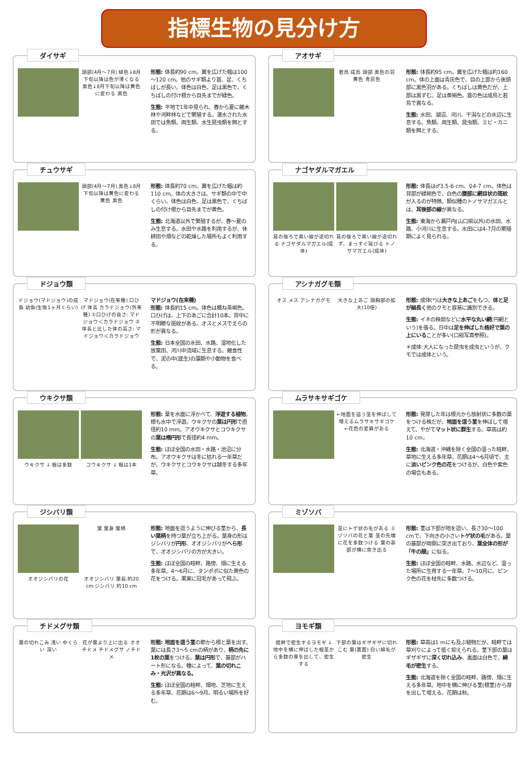指標生物の見分け方
ダイサギ
頭部(4月～7月) 緑色↓8月下旬以降は色が薄くなる 黒色↓8月下旬以降は黄色に変わる 黒色
形態: 体長約90 cm。翼を広げた幅は100～120 cm。他のサギ類より首、足、くちばしが長い。体色は白色、足は黒色で、くちばしの付け根から目先までが緑色。
生態: 平地で1年中見られ、春から夏に雑木林や河畔林などで繁殖する。湛水された水田では魚類、両生類、水生昆虫類を餌とする。
アオサギ
若鳥 成鳥 頭部 黒色の羽 黄色 青灰色
形態: 体長約95 cm。翼を広げた幅は約160 cm。体の上面は青灰色で、目の上部から後頭部に黒色羽がある。くちばしは黄色だが、上部は黒ずむ。足は黄褐色。首の色は成鳥と若鳥で異なる。
生態: 水田、湖沼、河川、干潟などの水辺に生息する。魚類、両生類、昆虫類、エビ・カニ類を餌とする。
チュウサギ
頭部(4月～7月) 黒色↓8月下旬以降は黄色に変わる 黄色 黒色
形態: 体長約70 cm。翼を広げた幅は約110 cm。体の大きさは、サギ類の中で中くらい。体色は白色、足は黒色で、くちばしの付け根から目先までが黄色。
生態: 北海道以外で繁殖するが、春～夏のみ生息する。水田や水路を利用するが、休耕田や畑などの乾燥した場所もよく利用する。
ナゴヤダルマガエル
耳の後ろで黒い線が途切れる ナゴヤダルマガエル(成体)
耳の後ろで黒い線が途切れず、まっすぐ延びる トノサマガエル(成体)
形態: 体長は♂3.5-6 cm、♀4-7 cm。体色は背部が緑褐色で、白色の腹部に網目状の斑紋が入るのが特徴。類似種のトノサマガエルとは、耳後部の線が異なる。
生態: 東海から瀬戸内(山口県以外)の水田、水路、小河川に生息する。水田には4-7月の繁殖期によく見られる。
ドジョウ類
ドジョウ(マドジョウ)の成魚 幼魚(生後1ヶ月くらい)
マドジョウ(在来種) 口ひげ 体高 カラドジョウ(外来種) ①口ひげの長さ: マドジョウ＜カラドジョウ ②体長と比した体の高さ: マドジョウ＜カラドジョウ
マドジョウ(在来種)
形態: 体長約15 cm。体色は概ね茶褐色。口ひげは、上下のあごに合計10本。背中に不明瞭な斑紋がある。オスとメスでえらの形が異なる。
生態: 日本全国の水田、水路、湿地化した放棄田、河川中流域に生息する。雑食性で、泥の中(底生)の藻類や小動物を食べる。
アシナガグモ類
オス メス アシナガグモ
大きな上あご 頭胸部の拡大(10倍)
形態: 成体(*)は大きな上あごをもつ。体と足が細長く他のクモと容易に識別できる。
生態: イネの株間などに水平な丸い網(円網という)を張る。日中は足を伸ばした格好で葉の上にいることが多い(口絵写真参照)。
＊成体:大人になった昆虫を成虫というが、クモでは成体という。
ウキクサ類
ウキクサ ↓ 根は多数
コウキクサ ↓ 根は1本
形態: 葉を水面に浮かべて、浮遊する植物。根も水中で浮遊。ウキクサの葉は円形で直径約10 mm。アオウキクサとコウキクサの葉は楕円形で長径約4 mm。
生態: ほぼ全国の水田・水路・池沼に分布。アオウキクサは冬に枯れる一年草だが、ウキクサとコウキクサは越冬する多年草。
ムラサキサギゴケ
←地面を這う茎を伸ばして増えるムラサキサギゴケ ←花色の変異がある
形態: 発芽した年は根元から放射状に多数の葉をつける株だが、地面を這う茎を伸ばして増えて、やがてマット状に群生する。草高は約10 cm。
生態: 北海道・沖縄を除く全国の湿った畦畔、草地に生える多年草。花期は4～6月頃で、主に淡いピンク色の花をつけるが、白色や紫色の場合もある。
ジシバリ類
葉 葉身 葉柄
オオジシバリの花
オオジシバリ 葉長:約20 cm ジシバリ 約10 cm
形態: 地面を這うように伸びる茎から、長い葉柄を持つ葉が立ち上がる。葉身の形はジシバリが円形、オオジシバリがへら形で、オオジシバリの方が大きい。
生態: ほぼ全国の畦畔、路傍、畑に生える多年草。4～6月に、タンポポに似た黄色の花をつける。果実に冠毛があって飛ぶ。
ミゾソバ
茎にトゲ状の毛がある ミゾソバの花と葉 茎の先端に花を多数つける 葉の基部が横に突き出る
形態: 茎は下部が地を這い、長さ30～100 cmで、下向きの小さいトゲ状の毛がある。葉の基部が両側に突き出ており、葉全体の形が「牛の顔」に似る。
生態: ほぼ全国の畦畔、水路、水辺など、湿った場所に生育する一年草。7～10月に、ピンク色の花を枝先に多数つける。
チドメグサ類
葉の切れこみ 浅い 中くらい 深い
花が葉より上に出る オオチドメ チドメグサ ノチドメ
形態: 地面を這う茎の節から根と葉を出す。葉には長さ3～5 cmの柄があり、柄の先に1枚の葉をつける。葉は円形で、基部がハート形になる。種によって、葉の切れこみ・光沢が異なる。
生態: ほぼ全国の畦畔、畑地、芝地に生える多年草。花期は6～9月。明るい場所を好む。
ヨモギ類
畦畔で密生するヨモギ ↓ 地中を横に伸ばした根茎から多数の芽を出して、密生する
下部の葉はギザギザに切れこむ 葉(裏面) 白い綿毛が密生
形態: 草高は1 mにも及ぶ植物だが、畦畔では草刈りによって低く抑えられる。茎下部の葉はギザギザに深く切れ込み、裏面は白色で、綿毛が密生する。
生態: 北海道を除く全国の畦畔、路傍、畑に生える多年草。地中を横に伸びる茎(根茎)から芽を出して増える。花期は秋。